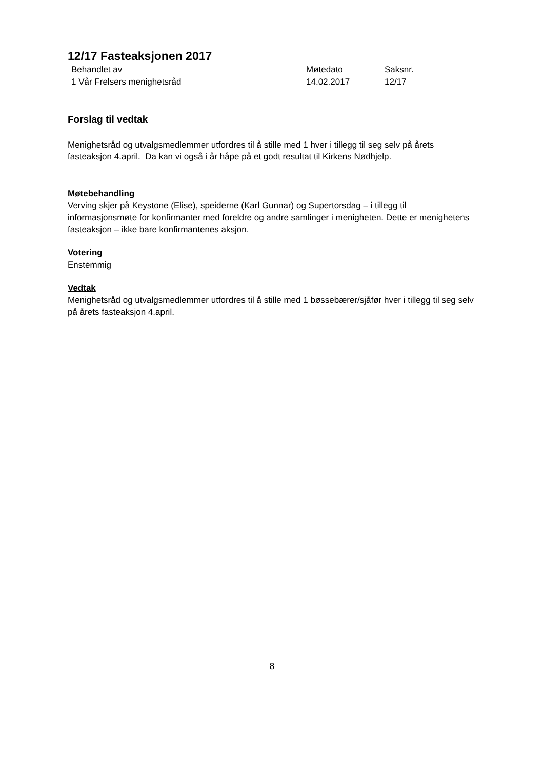12/17 Fasteaksjonen 2017
| Behandlet av | Møtedato | Saksnr. |
| 1 Vår Frelsers menighetsråd | 14.02.2017 | 12/17 |
Forslag til vedtak
Menighetsråd og utvalgsmedlemmer utfordres til å stille med 1 hver i tillegg til seg selv på årets fasteaksjon 4.april. Da kan vi også i år håpe på et godt resultat til Kirkens Nødhjelp.
Møtebehandling
Verving skjer på Keystone (Elise), speiderne (Karl Gunnar) og Supertorsdag – i tillegg til informasjonsmøte for konfirmanter med foreldre og andre samlinger i menigheten. Dette er menighetens fasteaksjon – ikke bare konfirmantenes aksjon.
Votering
Enstemmig
Vedtak
Menighetsråd og utvalgsmedlemmer utfordres til å stille med 1 bøssebærer/sjåfør hver i tillegg til seg selv på årets fasteaksjon 4.april.
8